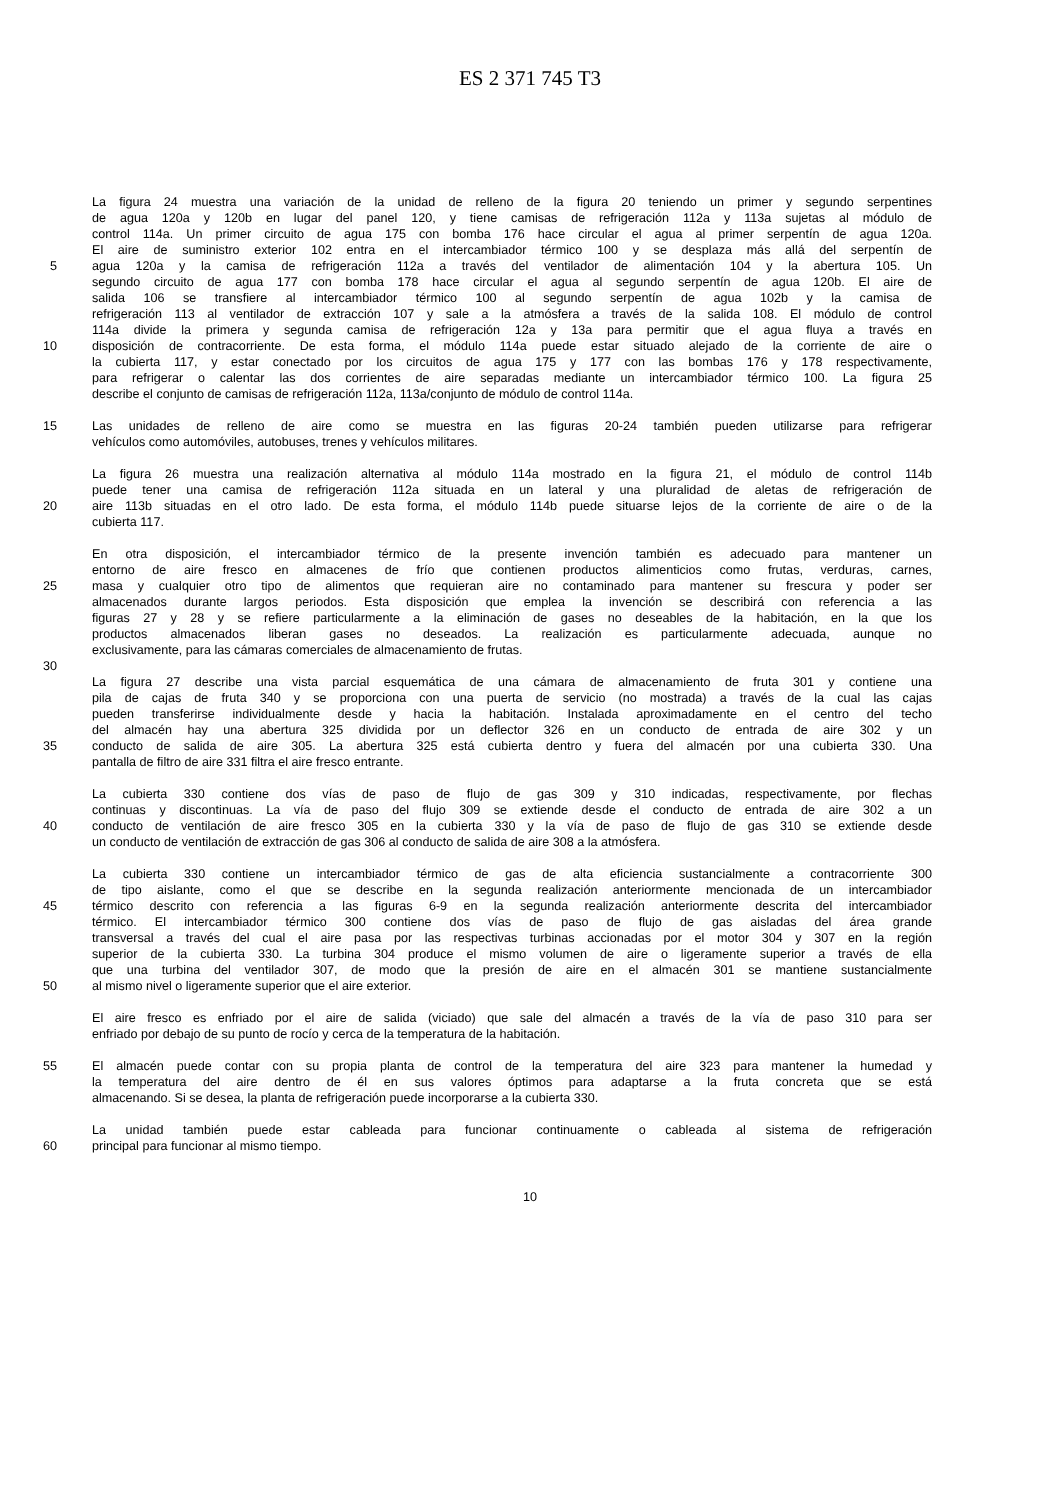ES 2 371 745 T3
La figura 24 muestra una variación de la unidad de relleno de la figura 20 teniendo un primer y segundo serpentines
de agua 120a y 120b en lugar del panel 120, y tiene camisas de refrigeración 112a y 113a sujetas al módulo de
control 114a. Un primer circuito de agua 175 con bomba 176 hace circular el agua al primer serpentín de agua 120a.
El aire de suministro exterior 102 entra en el intercambiador térmico 100 y se desplaza más allá del serpentín de
5 agua 120a y la camisa de refrigeración 112a a través del ventilador de alimentación 104 y la abertura 105. Un
segundo circuito de agua 177 con bomba 178 hace circular el agua al segundo serpentín de agua 120b. El aire de
salida 106 se transfiere al intercambiador térmico 100 al segundo serpentín de agua 102b y la camisa de
refrigeración 113 al ventilador de extracción 107 y sale a la atmósfera a través de la salida 108. El módulo de control
114a divide la primera y segunda camisa de refrigeración 12a y 13a para permitir que el agua fluya a través en
10 disposición de contracorriente. De esta forma, el módulo 114a puede estar situado alejado de la corriente de aire o
la cubierta 117, y estar conectado por los circuitos de agua 175 y 177 con las bombas 176 y 178 respectivamente,
para refrigerar o calentar las dos corrientes de aire separadas mediante un intercambiador térmico 100. La figura 25
describe el conjunto de camisas de refrigeración 112a, 113a/conjunto de módulo de control 114a.
15 Las unidades de relleno de aire como se muestra en las figuras 20-24 también pueden utilizarse para refrigerar
vehículos como automóviles, autobuses, trenes y vehículos militares.
La figura 26 muestra una realización alternativa al módulo 114a mostrado en la figura 21, el módulo de control 114b
puede tener una camisa de refrigeración 112a situada en un lateral y una pluralidad de aletas de refrigeración de
20 aire 113b situadas en el otro lado. De esta forma, el módulo 114b puede situarse lejos de la corriente de aire o de la
cubierta 117.
En otra disposición, el intercambiador térmico de la presente invención también es adecuado para mantener un
entorno de aire fresco en almacenes de frío que contienen productos alimenticios como frutas, verduras, carnes,
25 masa y cualquier otro tipo de alimentos que requieran aire no contaminado para mantener su frescura y poder ser
almacenados durante largos periodos. Esta disposición que emplea la invención se describirá con referencia a las
figuras 27 y 28 y se refiere particularmente a la eliminación de gases no deseables de la habitación, en la que los
productos almacenados liberan gases no deseados. La realización es particularmente adecuada, aunque no
exclusivamente, para las cámaras comerciales de almacenamiento de frutas.
30
La figura 27 describe una vista parcial esquemática de una cámara de almacenamiento de fruta 301 y contiene una
pila de cajas de fruta 340 y se proporciona con una puerta de servicio (no mostrada) a través de la cual las cajas
pueden transferirse individualmente desde y hacia la habitación. Instalada aproximadamente en el centro del techo
del almacén hay una abertura 325 dividida por un deflector 326 en un conducto de entrada de aire 302 y un
35 conducto de salida de aire 305. La abertura 325 está cubierta dentro y fuera del almacén por una cubierta 330. Una
pantalla de filtro de aire 331 filtra el aire fresco entrante.
La cubierta 330 contiene dos vías de paso de flujo de gas 309 y 310 indicadas, respectivamente, por flechas
continuas y discontinuas. La vía de paso del flujo 309 se extiende desde el conducto de entrada de aire 302 a un
40 conducto de ventilación de aire fresco 305 en la cubierta 330 y la vía de paso de flujo de gas 310 se extiende desde
un conducto de ventilación de extracción de gas 306 al conducto de salida de aire 308 a la atmósfera.
La cubierta 330 contiene un intercambiador térmico de gas de alta eficiencia sustancialmente a contracorriente 300
de tipo aislante, como el que se describe en la segunda realización anteriormente mencionada de un intercambiador
45 térmico descrito con referencia a las figuras 6-9 en la segunda realización anteriormente descrita del intercambiador
térmico. El intercambiador térmico 300 contiene dos vías de paso de flujo de gas aisladas del área grande
transversal a través del cual el aire pasa por las respectivas turbinas accionadas por el motor 304 y 307 en la región
superior de la cubierta 330. La turbina 304 produce el mismo volumen de aire o ligeramente superior a través de ella
que una turbina del ventilador 307, de modo que la presión de aire en el almacén 301 se mantiene sustancialmente
50 al mismo nivel o ligeramente superior que el aire exterior.
El aire fresco es enfriado por el aire de salida (viciado) que sale del almacén a través de la vía de paso 310 para ser
enfriado por debajo de su punto de rocío y cerca de la temperatura de la habitación.
55 El almacén puede contar con su propia planta de control de la temperatura del aire 323 para mantener la humedad y
la temperatura del aire dentro de él en sus valores óptimos para adaptarse a la fruta concreta que se está
almacenando. Si se desea, la planta de refrigeración puede incorporarse a la cubierta 330.
La unidad también puede estar cableada para funcionar continuamente o cableada al sistema de refrigeración
60 principal para funcionar al mismo tiempo.
10